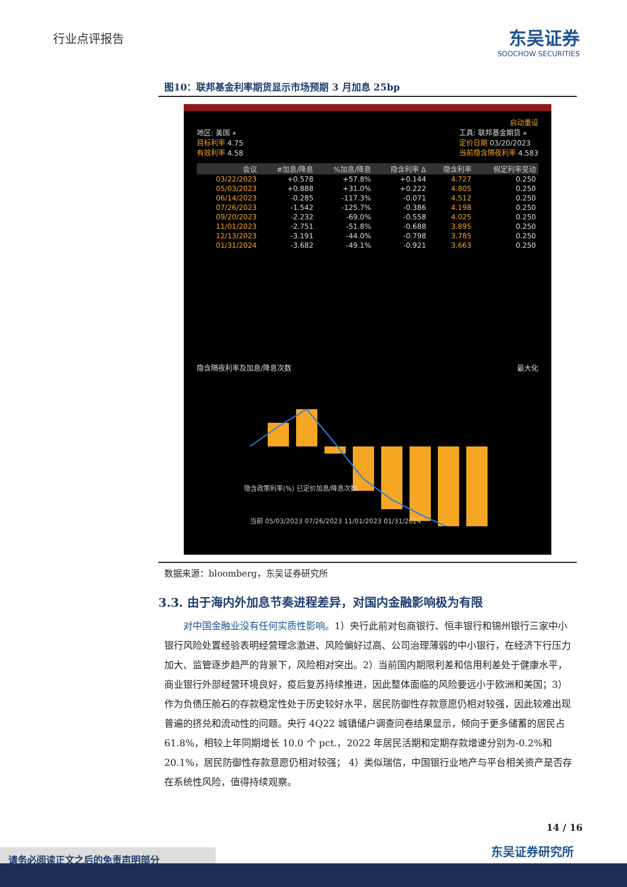行业点评报告 东吴证券
SOOCHOW SECURITIES
图10：联邦基金利率期货显示市场预期 3 月加息 25bp
启动重设
地区: 美国 »
目标利率 4.75
有效利率 4.58
工具: 联邦基金期货 »
定价日期 03/20/2023
当前隐含隔夜利率 4.583
| 会议 | #加息/降息 | %加息/降息 | 隐含利率 Δ | 隐含利率 | 假定利率变动 |
| --- | --- | --- | --- | --- | --- |
| 03/22/2023 | +0.578 | +57.8% | +0.144 | 4.727 | 0.250 |
| 05/03/2023 | +0.888 | +31.0% | +0.222 | 4.805 | 0.250 |
| 06/14/2023 | -0.285 | -117.3% | -0.071 | 4.512 | 0.250 |
| 07/26/2023 | -1.542 | -125.7% | -0.386 | 4.198 | 0.250 |
| 09/20/2023 | -2.232 | -69.0% | -0.558 | 4.025 | 0.250 |
| 11/01/2023 | -2.751 | -51.8% | -0.688 | 3.895 | 0.250 |
| 12/13/2023 | -3.191 | -44.0% | -0.798 | 3.785 | 0.250 |
| 01/31/2024 | -3.682 | -49.1% | -0.921 | 3.663 | 0.250 |
隐含隔夜利率及加息/降息次数 最大化
当前 05/03/2023 07/26/2023 11/01/2023 01/31/2024
隐含政策利率(%) 已定价加息/降息次数-
数据来源：bloomberg，东吴证券研究所
3.3. 由于海内外加息节奏进程差异，对国内金融影响极为有限
对中国金融业没有任何实质性影响。1）央行此前对包商银行、恒丰银行和锦州银行三家中小银行风险处置经验表明经营理念激进、风险偏好过高、公司治理薄弱的中小银行，在经济下行压力加大、监管逐步趋严的背景下，风险相对突出。2）当前国内期限利差和信用利差处于健康水平，商业银行外部经营环境良好，疫后复苏持续推进，因此整体面临的风险要远小于欧洲和美国；3）作为负债压舱石的存款稳定性处于历史较好水平，居民防御性存款意愿仍相对较强，因此较难出现普遍的挤兑和流动性的问题。央行 4Q22 城镇储户调查问卷结果显示，倾向于更多储蓄的居民占 61.8%，相较上年同期增长 10.0 个 pct.，2022 年居民活期和定期存款增速分别为-0.2%和 20.1%，居民防御性存款意愿仍相对较强； 4）类似瑞信，中国银行业地产与平台相关资产是否存在系统性风险，值得持续观察。
14 / 16
东吴证券研究所 请务必阅读正文之后的免责声明部分